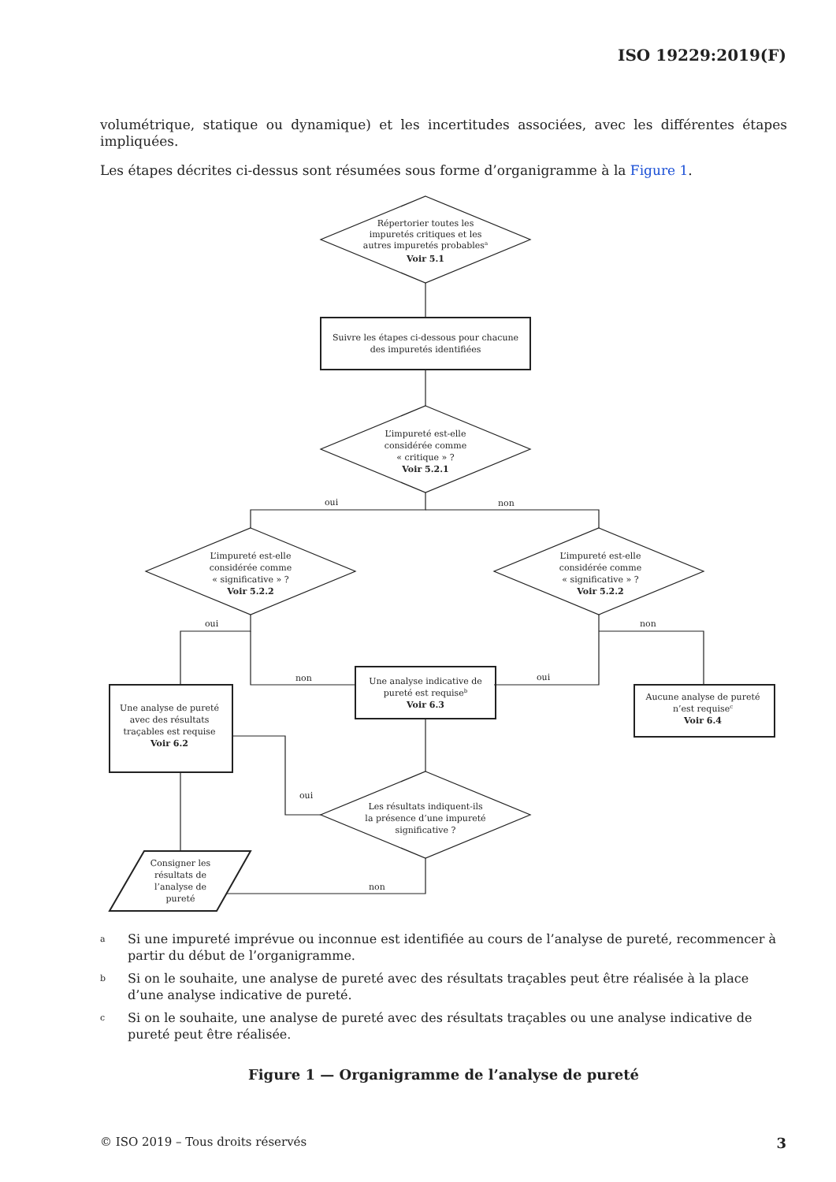ISO 19229:2019(F)
volumétrique, statique ou dynamique) et les incertitudes associées, avec les différentes étapes impliquées.
Les étapes décrites ci-dessus sont résumées sous forme d’organigramme à la Figure 1.
Répertorier toutes les
impuretés critiques et les
autres impuretés probablesa
Voir 5.1
Suivre les étapes ci-dessous pour chacune
des impuretés identifiées
L’impureté est-elle
considérée comme
« critique » ?
Voir 5.2.1
oui
non
L’impureté est-elle
considérée comme
« significative » ?
Voir 5.2.2
L’impureté est-elle
considérée comme
« significative » ?
Voir 5.2.2
oui
non
oui
non
Une analyse de pureté
avec des résultats
traçables est requise
Voir 6.2
Une analyse indicative de
pureté est requiseb
Voir 6.3
Aucune analyse de pureté
n’est requisec
Voir 6.4
Les résultats indiquent-ils
la présence d’une impureté
significative ?
oui
Consigner les
résultats de
l’analyse de
pureté
non
<sup>a</sup> Si une impureté imprévue ou inconnue est identifiée au cours de l’analyse de pureté, recommencer à partir du début de l’organigramme.
<sup>b</sup> Si on le souhaite, une analyse de pureté avec des résultats traçables peut être réalisée à la place d’une analyse indicative de pureté.
<sup>c</sup> Si on le souhaite, une analyse de pureté avec des résultats traçables ou une analyse indicative de pureté peut être réalisée.
Figure 1 — Organigramme de l’analyse de pureté
© ISO 2019 – Tous droits réservés 3